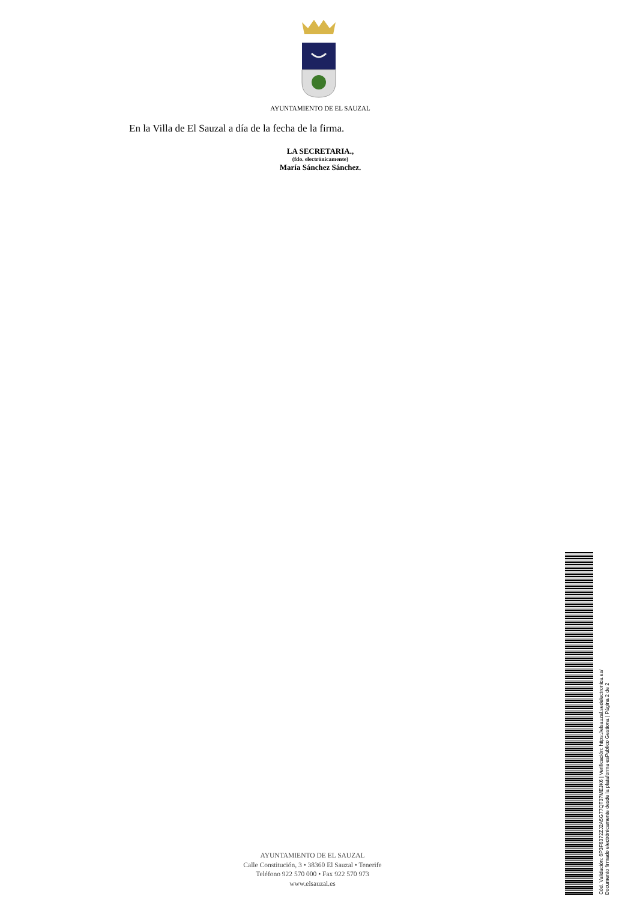AYUNTAMIENTO DE EL SAUZAL
En la Villa de El Sauzal a día de la fecha de la firma.
LA SECRETARIA.,
(fdo. electrónicamente)
María Sánchez Sánchez.
AYUNTAMIENTO DE EL SAUZAL
Calle Constitución, 3 • 38360 El Sauzal • Tenerife
Teléfono 922 570 000 • Fax 922 570 973
www.elsauzal.es
Cód. Validación: 6P3F6372ZJ2A5G77QT37MEJK6 | Verificación: https://elsauzal.sedelectronica.es/
Documento firmado electrónicamente desde la plataforma esPublico Gestiona | Página 2 de 2